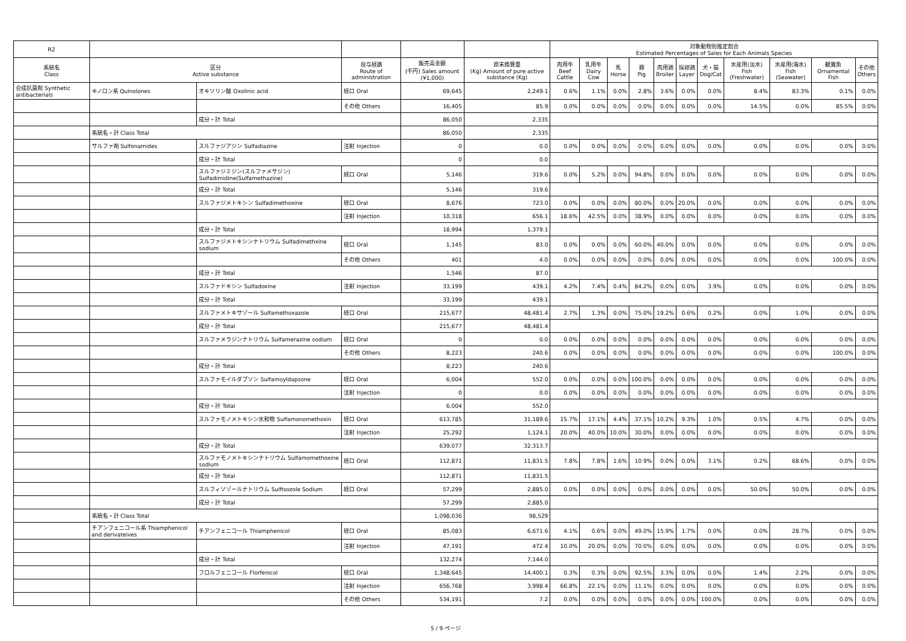| R2 | | | | | | 対象動物別推定割合 Estimated Percentages of Sales for Each Animals Species | | | | | | | | | | |
| --- | --- | --- | --- | --- | --- | --- | --- | --- | --- | --- | --- | --- | --- | --- | --- | --- |
| 系統名 Class | 区分 Active substance | | 投与経路 Route of administration | 販売高金額 (千円) Sales amount (¥1,000) | 原末換算量 (Kg) Amount of pure active substance (Kg) | 肉用牛 Beef Cattle | 乳用牛 Dairy Cow | 馬 Horse | 豚 Pig | 肉用鶏 Broiler | 採卵鶏 Layer | 犬・猫 Dog/Cat | 水産用(淡水) Fish (Freshwater) | 水産用(海水) Fish (Seawater) | 観賞魚 Ornamental Fish | その他 Others |
| 合成抗菌剤 Synthetic antibacterials | キノロン系 Quinolones | オキソリン酸 Oxolinic acid | 経口 Oral | 69,645 | 2,249.1 | 0.6% | 1.1% | 0.0% | 2.8% | 3.6% | 0.0% | 0.0% | 8.4% | 83.3% | 0.1% | 0.0% |
| | | | その他 Others | 16,405 | 85.9 | 0.0% | 0.0% | 0.0% | 0.0% | 0.0% | 0.0% | 0.0% | 14.5% | 0.0% | 85.5% | 0.0% |
| | | 成分・計 Total | | 86,050 | 2,335 | | | | | | | | | | | |
| | 系統名・計 Class Total | | | 86,050 | 2,335 | | | | | | | | | | | |
| | サルファ剤 Sulfonamides | スルファジアジン Sulfadiazine | 注射 Injection | 0 | 0.0 | 0.0% | 0.0% | 0.0% | 0.0% | 0.0% | 0.0% | 0.0% | 0.0% | 0.0% | 0.0% | 0.0% |
| | | 成分・計 Total | | 0 | 0.0 | | | | | | | | | | | |
| | | スルファジミジン(スルファメサジン) Sulfadimidine(Sulfamethazine) | 経口 Oral | 5,146 | 319.6 | 0.0% | 5.2% | 0.0% | 94.8% | 0.0% | 0.0% | 0.0% | 0.0% | 0.0% | 0.0% | 0.0% |
| | | 成分・計 Total | | 5,146 | 319.6 | | | | | | | | | | | |
| | | スルファジメトキシン Sulfadimethoxine | 経口 Oral | 8,676 | 723.0 | 0.0% | 0.0% | 0.0% | 80.0% | 0.0% | 20.0% | 0.0% | 0.0% | 0.0% | 0.0% | 0.0% |
| | | | 注射 Injection | 10,318 | 656.1 | 18.6% | 42.5% | 0.0% | 38.9% | 0.0% | 0.0% | 0.0% | 0.0% | 0.0% | 0.0% | 0.0% |
| | | 成分・計 Total | | 18,994 | 1,379.1 | | | | | | | | | | | |
| | | スルファジメトキシンナトリウム Sulfadimethxine sodium | 経口 Oral | 1,145 | 83.0 | 0.0% | 0.0% | 0.0% | 60.0% | 40.0% | 0.0% | 0.0% | 0.0% | 0.0% | 0.0% | 0.0% |
| | | | その他 Others | 401 | 4.0 | 0.0% | 0.0% | 0.0% | 0.0% | 0.0% | 0.0% | 0.0% | 0.0% | 0.0% | 100.0% | 0.0% |
| | | 成分・計 Total | | 1,546 | 87.0 | | | | | | | | | | | |
| | | スルファドキシン Sulfadoxine | 注射 Injection | 33,199 | 439.1 | 4.2% | 7.4% | 0.4% | 84.2% | 0.0% | 0.0% | 3.9% | 0.0% | 0.0% | 0.0% | 0.0% |
| | | 成分・計 Total | | 33,199 | 439.1 | | | | | | | | | | | |
| | | スルファメトキサゾール Sulfamethoxazole | 経口 Oral | 215,677 | 48,481.4 | 2.7% | 1.3% | 0.0% | 75.0% | 19.2% | 0.6% | 0.2% | 0.0% | 1.0% | 0.0% | 0.0% |
| | | 成分・計 Total | | 215,677 | 48,481.4 | | | | | | | | | | | |
| | | スルファメラジンナトリウム Sulfamerazine sodium | 経口 Oral | 0 | 0.0 | 0.0% | 0.0% | 0.0% | 0.0% | 0.0% | 0.0% | 0.0% | 0.0% | 0.0% | 0.0% | 0.0% |
| | | | その他 Others | 8,223 | 240.6 | 0.0% | 0.0% | 0.0% | 0.0% | 0.0% | 0.0% | 0.0% | 0.0% | 0.0% | 100.0% | 0.0% |
| | | 成分・計 Total | | 8,223 | 240.6 | | | | | | | | | | | |
| | | スルファモイルダプソン Sulfamoyldapsone | 経口 Oral | 6,004 | 552.0 | 0.0% | 0.0% | 0.0% | 100.0% | 0.0% | 0.0% | 0.0% | 0.0% | 0.0% | 0.0% | 0.0% |
| | | | 注射 Injection | 0 | 0.0 | 0.0% | 0.0% | 0.0% | 0.0% | 0.0% | 0.0% | 0.0% | 0.0% | 0.0% | 0.0% | 0.0% |
| | | 成分・計 Total | | 6,004 | 552.0 | | | | | | | | | | | |
| | | スルファモノメトキシン水和物 Sulfamonomethoxin | 経口 Oral | 613,785 | 31,189.6 | 15.7% | 17.1% | 4.4% | 37.1% | 10.2% | 9.3% | 1.0% | 0.5% | 4.7% | 0.0% | 0.0% |
| | | | 注射 Injection | 25,292 | 1,124.1 | 20.0% | 40.0% | 10.0% | 30.0% | 0.0% | 0.0% | 0.0% | 0.0% | 0.0% | 0.0% | 0.0% |
| | | 成分・計 Total | | 639,077 | 32,313.7 | | | | | | | | | | | |
| | | スルファモノメトキシンナトリウム Sulfamomethoxine sodium | 経口 Oral | 112,871 | 11,831.5 | 7.8% | 7.8% | 1.6% | 10.9% | 0.0% | 0.0% | 3.1% | 0.2% | 68.6% | 0.0% | 0.0% |
| | | 成分・計 Total | | 112,871 | 11,831.5 | | | | | | | | | | | |
| | | スルフィソゾールナトリウム Sulfisozole Sodium | 経口 Oral | 57,299 | 2,885.0 | 0.0% | 0.0% | 0.0% | 0.0% | 0.0% | 0.0% | 0.0% | 50.0% | 50.0% | 0.0% | 0.0% |
| | | 成分・計 Total | | 57,299 | 2,885.0 | | | | | | | | | | | |
| | 系統名・計 Class Total | | | 1,098,036 | 98,529 | | | | | | | | | | | |
| | チアンフェニコール系 Thiamphenicol and derivateives | チアンフェニコール Thiamphenicol | 経口 Oral | 85,083 | 6,671.6 | 4.1% | 0.6% | 0.0% | 49.0% | 15.9% | 1.7% | 0.0% | 0.0% | 28.7% | 0.0% | 0.0% |
| | | | 注射 Injection | 47,191 | 472.4 | 10.0% | 20.0% | 0.0% | 70.0% | 0.0% | 0.0% | 0.0% | 0.0% | 0.0% | 0.0% | 0.0% |
| | | 成分・計 Total | | 132,274 | 7,144.0 | | | | | | | | | | | |
| | | フロルフェニコール Florfenicol | 経口 Oral | 1,348,645 | 14,400.1 | 0.3% | 0.3% | 0.0% | 92.5% | 3.3% | 0.0% | 0.0% | 1.4% | 2.2% | 0.0% | 0.0% |
| | | | 注射 Injection | 656,768 | 3,998.4 | 66.8% | 22.1% | 0.0% | 11.1% | 0.0% | 0.0% | 0.0% | 0.0% | 0.0% | 0.0% | 0.0% |
| | | | その他 Others | 534,191 | 7.2 | 0.0% | 0.0% | 0.0% | 0.0% | 0.0% | 0.0% | 100.0% | 0.0% | 0.0% | 0.0% | 0.0% |
5 / 9 ページ